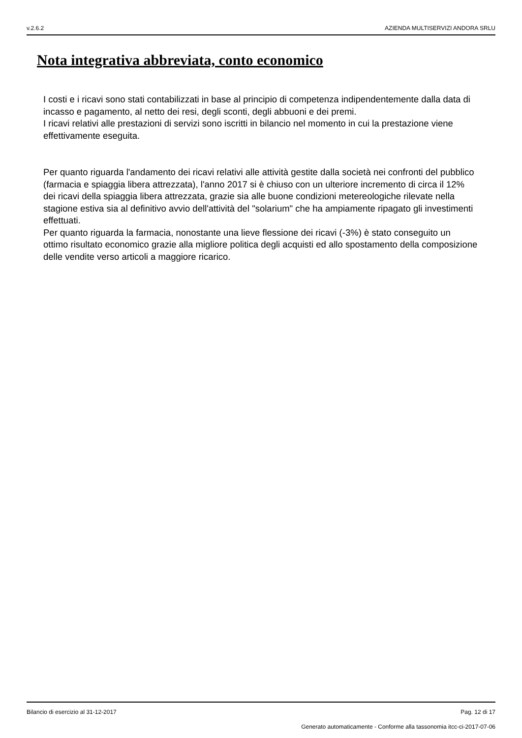v.2.6.2 AZIENDA MULTISERVIZI ANDORA SRLU
Nota integrativa abbreviata, conto economico
I costi e i ricavi sono stati contabilizzati in base al principio di competenza indipendentemente dalla data di incasso e pagamento, al netto dei resi, degli sconti, degli abbuoni e dei premi.
I ricavi relativi alle prestazioni di servizi sono iscritti in bilancio nel momento in cui la prestazione viene effettivamente eseguita.
Per quanto riguarda l'andamento dei ricavi relativi alle attività gestite dalla società nei confronti del pubblico (farmacia e spiaggia libera attrezzata), l'anno 2017 si è chiuso con un ulteriore incremento di circa il 12% dei ricavi della spiaggia libera attrezzata, grazie sia alle buone condizioni metereologiche rilevate nella stagione estiva sia al definitivo avvio dell'attività del "solarium" che ha ampiamente ripagato gli investimenti effettuati.
Per quanto riguarda la farmacia, nonostante una lieve flessione dei ricavi (-3%) è stato conseguito un ottimo risultato economico grazie alla migliore politica degli acquisti ed allo spostamento della composizione delle vendite verso articoli a maggiore ricarico.
Bilancio di esercizio al 31-12-2017 Pag. 12 di 17
Generato automaticamente - Conforme alla tassonomia itcc-ci-2017-07-06